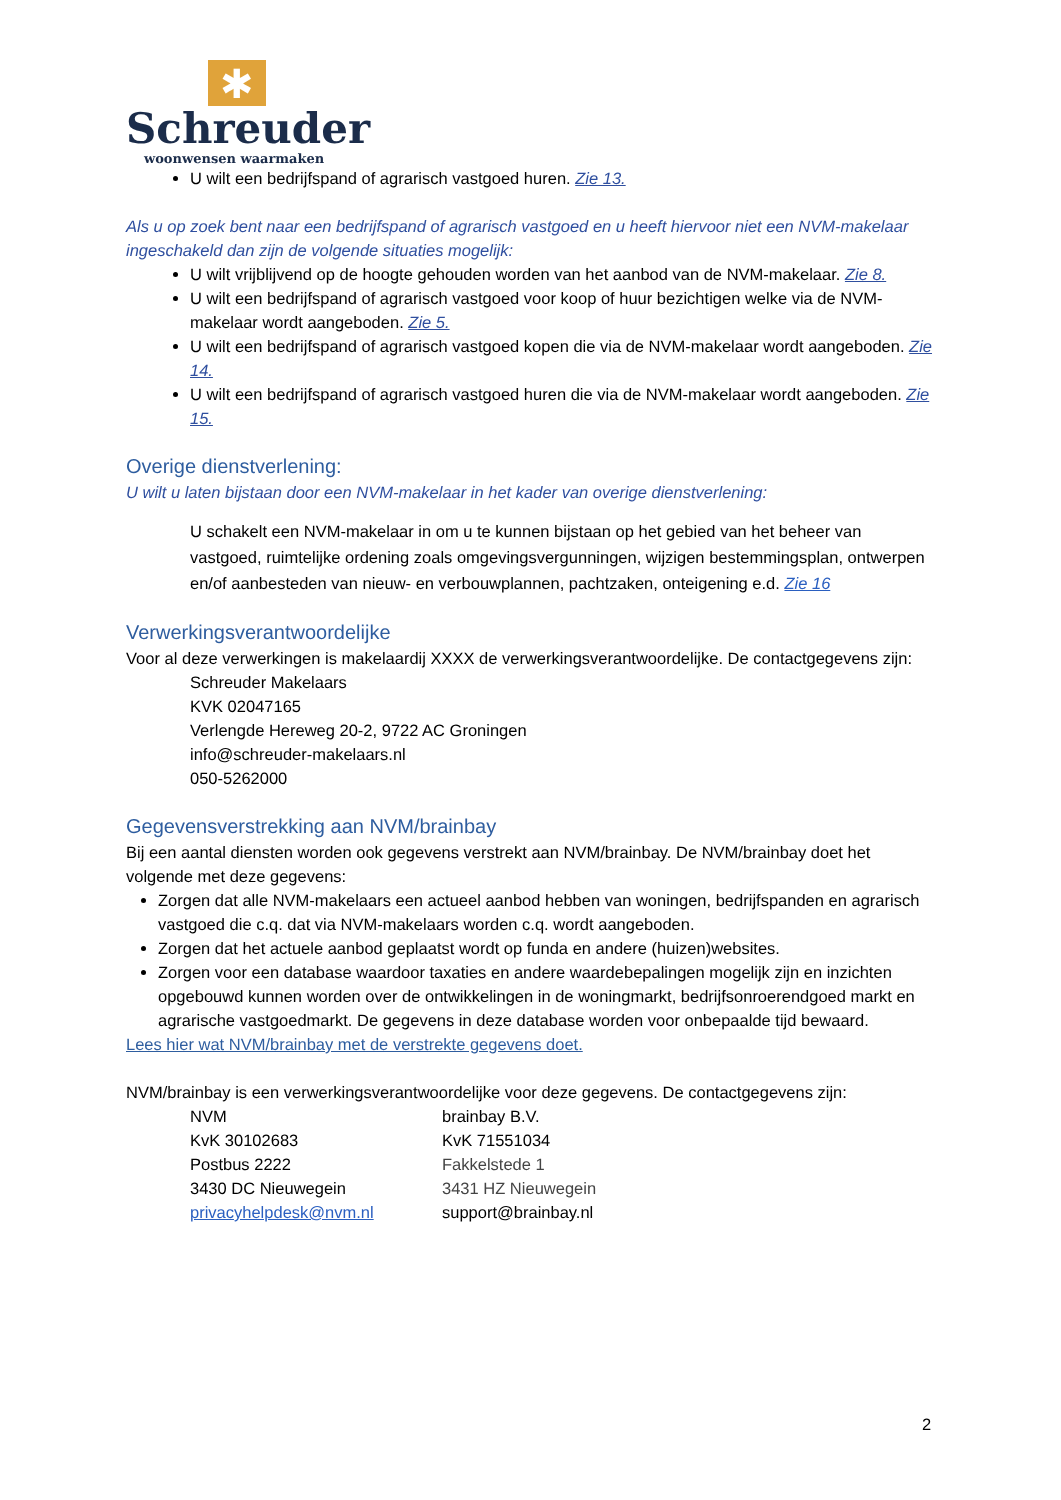✱
Schreuder
woonwensen waarmaken
U wilt een bedrijfspand of agrarisch vastgoed huren. Zie 13.
Als u op zoek bent naar een bedrijfspand of agrarisch vastgoed en u heeft hiervoor niet een NVM-makelaar ingeschakeld dan zijn de volgende situaties mogelijk:
U wilt vrijblijvend op de hoogte gehouden worden van het aanbod van de NVM-makelaar. Zie 8.
U wilt een bedrijfspand of agrarisch vastgoed voor koop of huur bezichtigen welke via de NVM-makelaar wordt aangeboden. Zie 5.
U wilt een bedrijfspand of agrarisch vastgoed kopen die via de NVM-makelaar wordt aangeboden. Zie 14.
U wilt een bedrijfspand of agrarisch vastgoed huren die via de NVM-makelaar wordt aangeboden. Zie 15.
Overige dienstverlening:
U wilt u laten bijstaan door een NVM-makelaar in het kader van overige dienstverlening:
U schakelt een NVM-makelaar in om u te kunnen bijstaan op het gebied van het beheer van vastgoed, ruimtelijke ordening zoals omgevingsvergunningen, wijzigen bestemmingsplan, ontwerpen en/of aanbesteden van nieuw- en verbouwplannen, pachtzaken, onteigening e.d. Zie 16
Verwerkingsverantwoordelijke
Voor al deze verwerkingen is makelaardij XXXX de verwerkingsverantwoordelijke. De contactgegevens zijn:
Schreuder Makelaars
KVK 02047165
Verlengde Hereweg 20-2, 9722 AC Groningen
info@schreuder-makelaars.nl
050-5262000
Gegevensverstrekking aan NVM/brainbay
Bij een aantal diensten worden ook gegevens verstrekt aan NVM/brainbay. De NVM/brainbay doet het volgende met deze gegevens:
Zorgen dat alle NVM-makelaars een actueel aanbod hebben van woningen, bedrijfspanden en agrarisch vastgoed die c.q. dat via NVM-makelaars worden c.q. wordt aangeboden.
Zorgen dat het actuele aanbod geplaatst wordt op funda en andere (huizen)websites.
Zorgen voor een database waardoor taxaties en andere waardebepalingen mogelijk zijn en inzichten opgebouwd kunnen worden over de ontwikkelingen in de woningmarkt, bedrijfsonroerendgoed markt en agrarische vastgoedmarkt. De gegevens in deze database worden voor onbepaalde tijd bewaard.
Lees hier wat NVM/brainbay met de verstrekte gegevens doet.
NVM/brainbay is een verwerkingsverantwoordelijke voor deze gegevens. De contactgegevens zijn:
NVM
KvK 30102683
Postbus 2222
3430 DC Nieuwegein
privacyhelpdesk@nvm.nl
brainbay B.V.
KvK 71551034
Fakkelstede 1
3431 HZ Nieuwegein
support@brainbay.nl
2